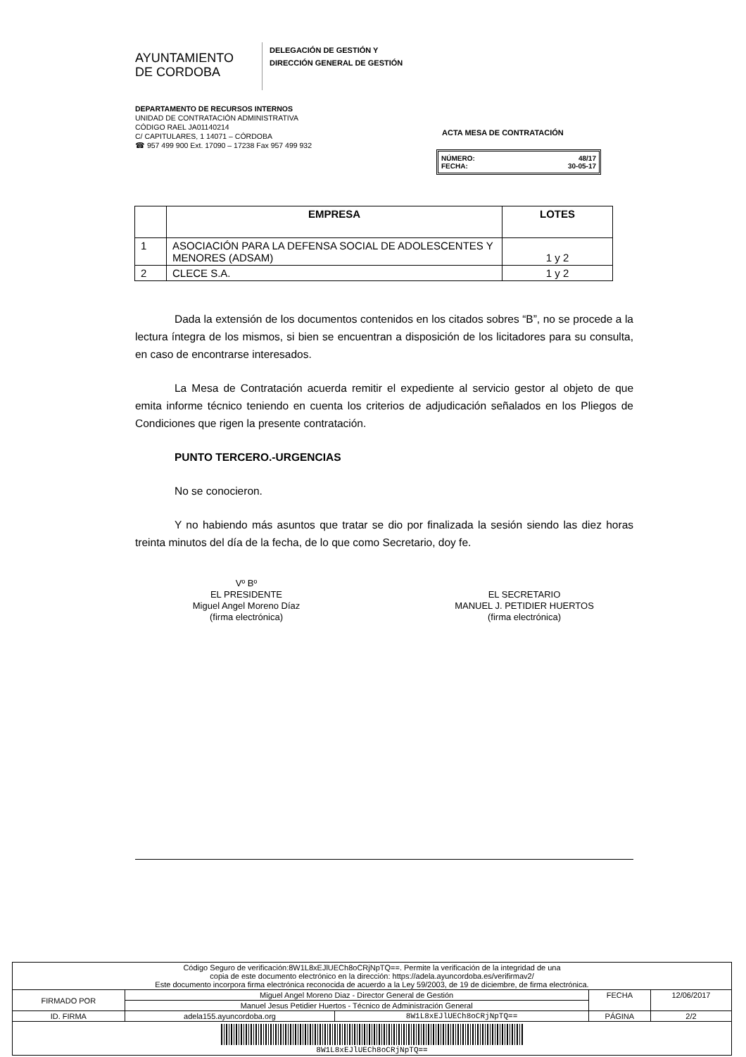AYUNTAMIENTO
DE CORDOBA
DELEGACIÓN DE GESTIÓN Y
DIRECCIÓN GENERAL DE GESTIÓN
DEPARTAMENTO DE RECURSOS INTERNOS
UNIDAD DE CONTRATACIÓN ADMINISTRATIVA
CÓDIGO RAEL JA01140214
C/ CAPITULARES, 1 14071 – CÓRDOBA
☎ 957 499 900 Ext. 17090 – 17238 Fax 957 499 932
ACTA MESA DE CONTRATACIÓN
NÚMERO: 48/17
FECHA: 30-05-17
| | EMPRESA | LOTES |
| --- | --- | --- |
| 1 | ASOCIACIÓN PARA LA DEFENSA SOCIAL DE ADOLESCENTES Y MENORES (ADSAM) | 1 y 2 |
| 2 | CLECE S.A. | 1 y 2 |
Dada la extensión de los documentos contenidos en los citados sobres “B”, no se procede a la lectura íntegra de los mismos, si bien se encuentran a disposición de los licitadores para su consulta, en caso de encontrarse interesados.
La Mesa de Contratación acuerda remitir el expediente al servicio gestor al objeto de que emita informe técnico teniendo en cuenta los criterios de adjudicación señalados en los Pliegos de Condiciones que rigen la presente contratación.
PUNTO TERCERO.-URGENCIAS
No se conocieron.
Y no habiendo más asuntos que tratar se dio por finalizada la sesión siendo las diez horas treinta minutos del día de la fecha, de lo que como Secretario, doy fe.
Vº Bº
EL PRESIDENTE
Miguel Angel Moreno Díaz
(firma electrónica)
EL SECRETARIO
MANUEL J. PETIDIER HUERTOS
(firma electrónica)
| Código Seguro de verificación:8W1L8xEJlUECh8oCRjNpTQ==. Permite la verificación de la integridad de una copia de este documento electrónico en la dirección: https://adela.ayuncordoba.es/verifirmav2/ Este documento incorpora firma electrónica reconocida de acuerdo a la Ley 59/2003, de 19 de diciembre, de firma electrónica. | | | | |
| FIRMADO POR | Miguel Angel Moreno Diaz - Director General de Gestión | | FECHA | 12/06/2017 |
| | Manuel Jesus Petidier Huertos - Técnico de Administración General | | | |
| ID. FIRMA | adela155.ayuncordoba.org | 8W1L8xEJlUECh8oCRjNpTQ== | PÁGINA | 2/2 |
| 8W1L8xEJlUECh8oCRjNpTQ== | | | | |